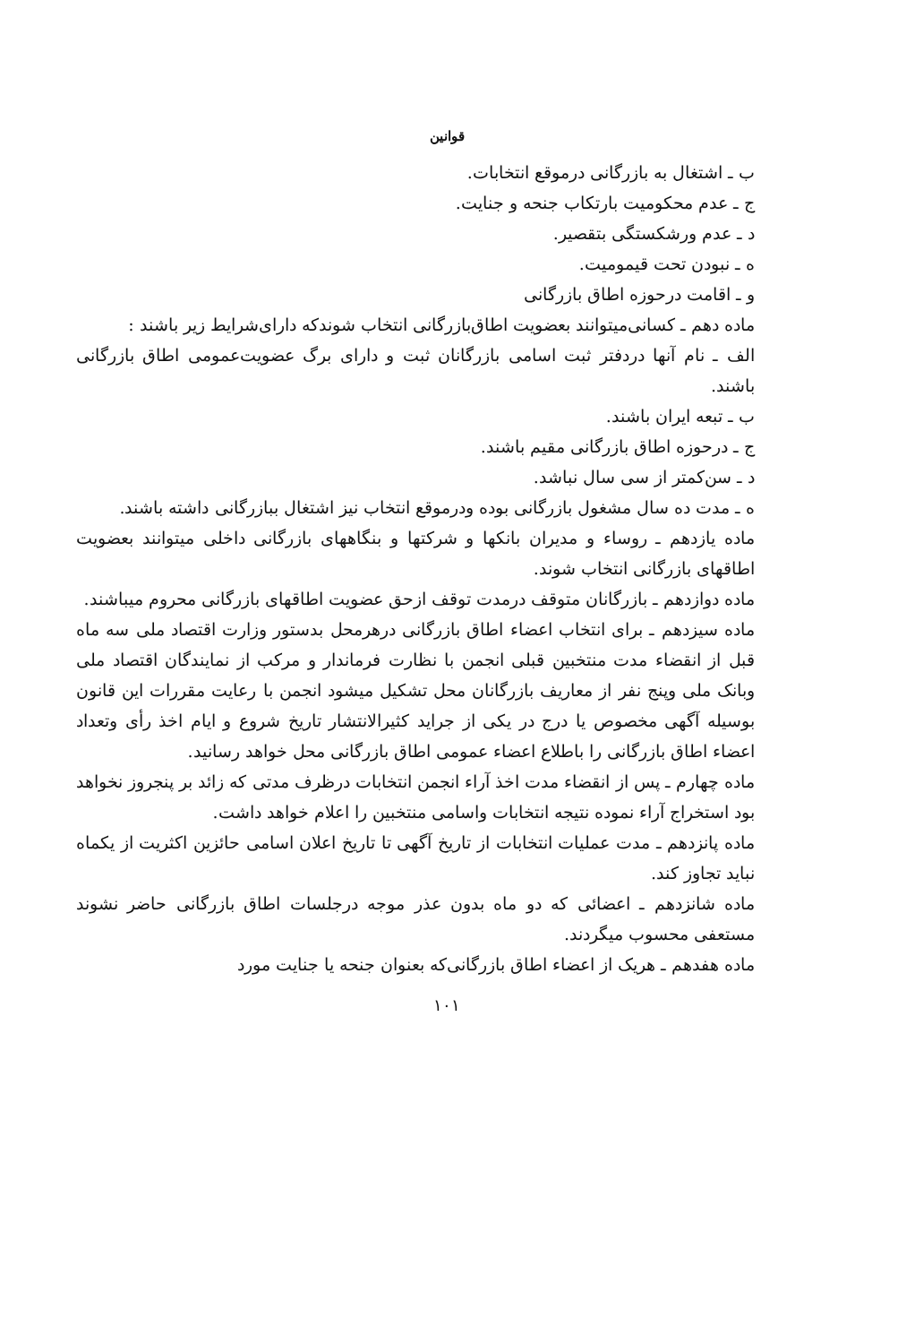قوانین
ب ـ اشتغال به بازرگانی درموقع انتخابات.
ج ـ عدم محکومیت بارتکاب جنحه و جنایت.
د ـ عدم ورشکستگی بتقصیر.
ه ـ نبودن تحت قیمومیت.
و ـ اقامت درحوزه اطاق بازرگانی
ماده دهم ـ کسانی‌میتوانند بعضویت اطاق‌بازرگانی انتخاب شوندکه دارای‌شرایط زیر باشند :
الف ـ نام آنها دردفتر ثبت اسامی بازرگانان ثبت و دارای برگ عضویت‌عمومی اطاق بازرگانی باشند.
ب ـ تبعه ایران باشند.
ج ـ درحوزه اطاق بازرگانی مقیم باشند.
د ـ سن‌کمتر از سی سال نباشد.
ه ـ مدت ده سال مشغول بازرگانی بوده ودرموقع انتخاب نیز اشتغال ببازرگانی داشته باشند.
ماده یازدهم ـ روساء و مدیران بانکها و شرکتها و بنگاههای بازرگانی داخلی میتوانند بعضویت اطاقهای بازرگانی انتخاب شوند.
ماده دوازدهم ـ بازرگانان متوقف درمدت توقف ازحق عضویت اطاقهای بازرگانی محروم میباشند.
ماده سیزدهم ـ برای انتخاب اعضاء اطاق بازرگانی درهرمحل بدستور وزارت اقتصاد ملی سه ماه قبل از انقضاء مدت منتخبین قبلی انجمن با نظارت فرماندار و مرکب از نمایندگان اقتصاد ملی وبانک ملی وپنج نفر از معاریف بازرگانان محل تشکیل میشود انجمن با رعایت مقررات این قانون بوسیله آگهی مخصوص یا درج در یکی از جراید کثیرالانتشار تاریخ شروع و ایام اخذ رأی وتعداد اعضاء اطاق بازرگانی را باطلاع اعضاء عمومی اطاق بازرگانی محل خواهد رسانید.
ماده چهارم ـ پس از انقضاء مدت اخذ آراء انجمن انتخابات درظرف مدتی که زائد بر پنجروز نخواهد بود استخراج آراء نموده نتیجه انتخابات واسامی منتخبین را اعلام خواهد داشت.
ماده پانزدهم ـ مدت عملیات انتخابات از تاریخ آگهی تا تاریخ اعلان اسامی حائزین اکثریت از یکماه نباید تجاوز کند.
ماده شانزدهم ـ اعضائی که دو ماه بدون عذر موجه درجلسات اطاق بازرگانی حاضر نشوند مستعفی محسوب میگردند.
ماده هفدهم ـ هریک از اعضاء اطاق بازرگانی‌که بعنوان جنحه یا جنایت مورد
۱۰۱